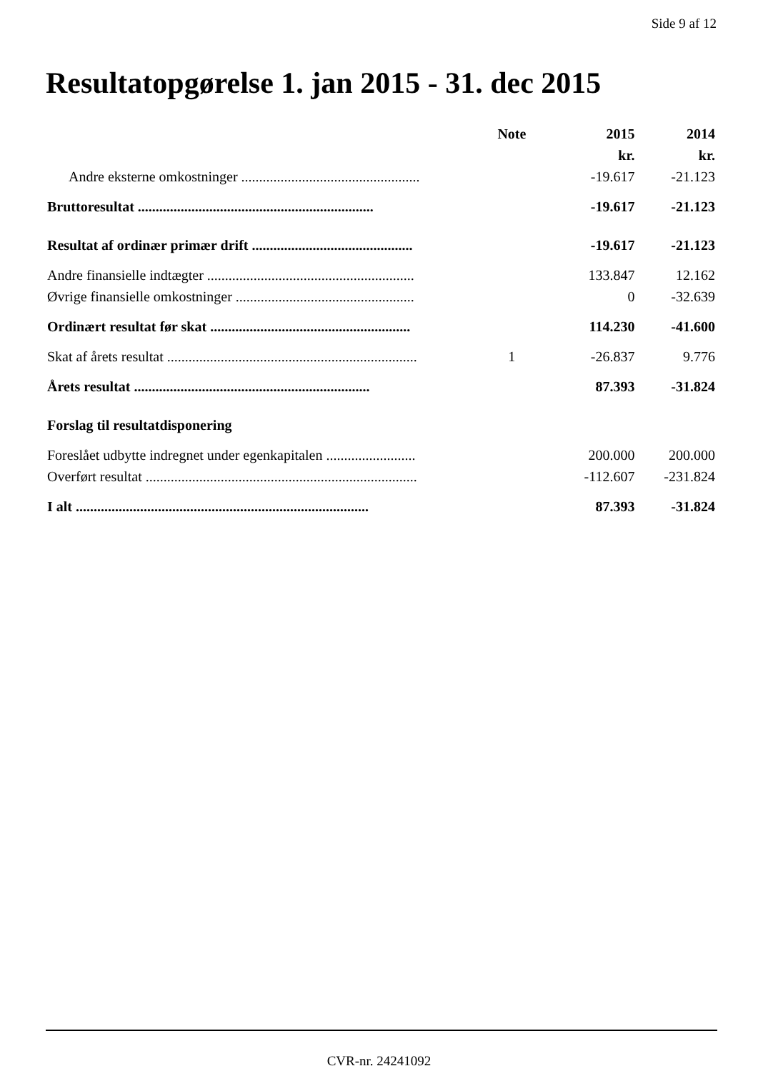Side 9 af 12
Resultatopgørelse 1. jan 2015 - 31. dec 2015
| | Note | 2015 | 2014 |
| --- | --- | --- | --- |
| | | kr. | kr. |
| Andre eksterne omkostninger .................................................. | | -19.617 | -21.123 |
| Bruttoresultat .................................................................. | | -19.617 | -21.123 |
| Resultat af ordinær primær drift ............................................. | | -19.617 | -21.123 |
| Andre finansielle indtægter .......................................................... | | 133.847 | 12.162 |
| Øvrige finansielle omkostninger .................................................. | | 0 | -32.639 |
| Ordinært resultat før skat ........................................................ | | 114.230 | -41.600 |
| Skat af årets resultat ...................................................................... | 1 | -26.837 | 9.776 |
| Årets resultat .................................................................. | | 87.393 | -31.824 |
| Forslag til resultatdisponering | | | |
| Foreslået udbytte indregnet under egenkapitalen ......................... | | 200.000 | 200.000 |
| Overført resultat ............................................................................ | | -112.607 | -231.824 |
| I alt .................................................................................. | | 87.393 | -31.824 |
CVR-nr. 24241092